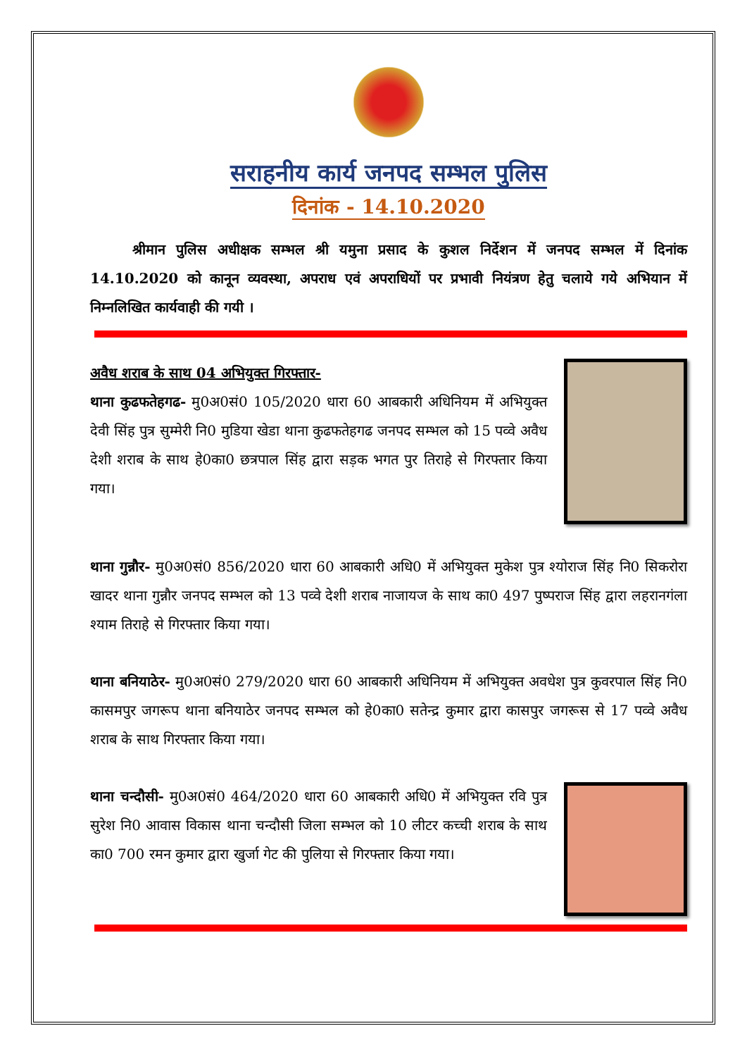सराहनीय कार्य जनपद सम्भल पुलिस
दिनांक - 14.10.2020
श्रीमान पुलिस अधीक्षक सम्भल श्री यमुना प्रसाद के कुशल निर्देशन में जनपद सम्भल में दिनांक 14.10.2020 को कानून व्यवस्था, अपराध एवं अपराधियों पर प्रभावी नियंत्रण हेतु चलाये गये अभियान में निम्नलिखित कार्यवाही की गयी ।
अवैध शराब के साथ 04 अभियुक्त गिरफ्तार-
थाना कुढफतेहगढ- मु0अ0सं0 105/2020 धारा 60 आबकारी अधिनियम में अभियुक्त देवी सिंह पुत्र सुम्मेरी नि0 मुडिया खेडा थाना कुढफतेहगढ जनपद सम्भल को 15 पव्वे अवैध देशी शराब के साथ हे0का0 छत्रपाल सिंह द्वारा सड़क भगत पुर तिराहे से गिरफ्तार किया गया।
थाना गुन्नौर- मु0अ0सं0 856/2020 धारा 60 आबकारी अधि0 में अभियुक्त मुकेश पुत्र श्योराज सिंह नि0 सिकरोरा खादर थाना गुन्नौर जनपद सम्भल को 13 पव्वे देशी शराब नाजायज के साथ का0 497 पुष्पराज सिंह द्वारा लहरानगंला श्याम तिराहे से गिरफ्तार किया गया।
थाना बनियाठेर- मु0अ0सं0 279/2020 धारा 60 आबकारी अधिनियम में अभियुक्त अवधेश पुत्र कुवरपाल सिंह नि0 कासमपुर जगरूप थाना बनियाठेर जनपद सम्भल को हे0का0 सतेन्द्र कुमार द्वारा कासपुर जगरूस से 17 पव्वे अवैध शराब के साथ गिरफ्तार किया गया।
थाना चन्दौसी- मु0अ0सं0 464/2020 धारा 60 आबकारी अधि0 में अभियुक्त रवि पुत्र सुरेश नि0 आवास विकास थाना चन्दौसी जिला सम्भल को 10 लीटर कच्ची शराब के साथ का0 700 रमन कुमार द्वारा खुर्जा गेट की पुलिया से गिरफ्तार किया गया।